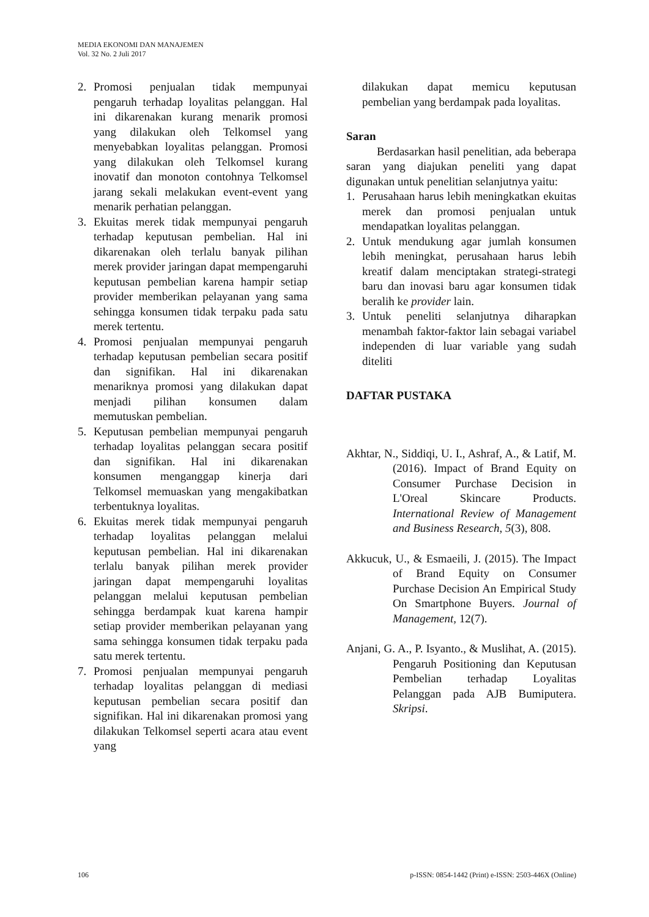MEDIA EKONOMI DAN MANAJEMEN
Vol. 32 No. 2 Juli 2017
2. Promosi penjualan tidak mempunyai pengaruh terhadap loyalitas pelanggan. Hal ini dikarenakan kurang menarik promosi yang dilakukan oleh Telkomsel yang menyebabkan loyalitas pelanggan. Promosi yang dilakukan oleh Telkomsel kurang inovatif dan monoton contohnya Telkomsel jarang sekali melakukan event-event yang menarik perhatian pelanggan.
3. Ekuitas merek tidak mempunyai pengaruh terhadap keputusan pembelian. Hal ini dikarenakan oleh terlalu banyak pilihan merek provider jaringan dapat mempengaruhi keputusan pembelian karena hampir setiap provider memberikan pelayanan yang sama sehingga konsumen tidak terpaku pada satu merek tertentu.
4. Promosi penjualan mempunyai pengaruh terhadap keputusan pembelian secara positif dan signifikan. Hal ini dikarenakan menariknya promosi yang dilakukan dapat menjadi pilihan konsumen dalam memutuskan pembelian.
5. Keputusan pembelian mempunyai pengaruh terhadap loyalitas pelanggan secara positif dan signifikan. Hal ini dikarenakan konsumen menganggap kinerja dari Telkomsel memuaskan yang mengakibatkan terbentuknya loyalitas.
6. Ekuitas merek tidak mempunyai pengaruh terhadap loyalitas pelanggan melalui keputusan pembelian. Hal ini dikarenakan terlalu banyak pilihan merek provider jaringan dapat mempengaruhi loyalitas pelanggan melalui keputusan pembelian sehingga berdampak kuat karena hampir setiap provider memberikan pelayanan yang sama sehingga konsumen tidak terpaku pada satu merek tertentu.
7. Promosi penjualan mempunyai pengaruh terhadap loyalitas pelanggan di mediasi keputusan pembelian secara positif dan signifikan. Hal ini dikarenakan promosi yang dilakukan Telkomsel seperti acara atau event yang
dilakukan dapat memicu keputusan pembelian yang berdampak pada loyalitas.
Saran
Berdasarkan hasil penelitian, ada beberapa saran yang diajukan peneliti yang dapat digunakan untuk penelitian selanjutnya yaitu:
1. Perusahaan harus lebih meningkatkan ekuitas merek dan promosi penjualan untuk mendapatkan loyalitas pelanggan.
2. Untuk mendukung agar jumlah konsumen lebih meningkat, perusahaan harus lebih kreatif dalam menciptakan strategi-strategi baru dan inovasi baru agar konsumen tidak beralih ke provider lain.
3. Untuk peneliti selanjutnya diharapkan menambah faktor-faktor lain sebagai variabel independen di luar variable yang sudah diteliti
DAFTAR PUSTAKA
Akhtar, N., Siddiqi, U. I., Ashraf, A., & Latif, M. (2016). Impact of Brand Equity on Consumer Purchase Decision in L'Oreal Skincare Products. International Review of Management and Business Research, 5(3), 808.
Akkucuk, U., & Esmaeili, J. (2015). The Impact of Brand Equity on Consumer Purchase Decision An Empirical Study On Smartphone Buyers. Journal of Management, 12(7).
Anjani, G. A., P. Isyanto., & Muslihat, A. (2015). Pengaruh Positioning dan Keputusan Pembelian terhadap Loyalitas Pelanggan pada AJB Bumiputera. Skripsi.
106 p-ISSN: 0854-1442 (Print) e-ISSN: 2503-446X (Online)